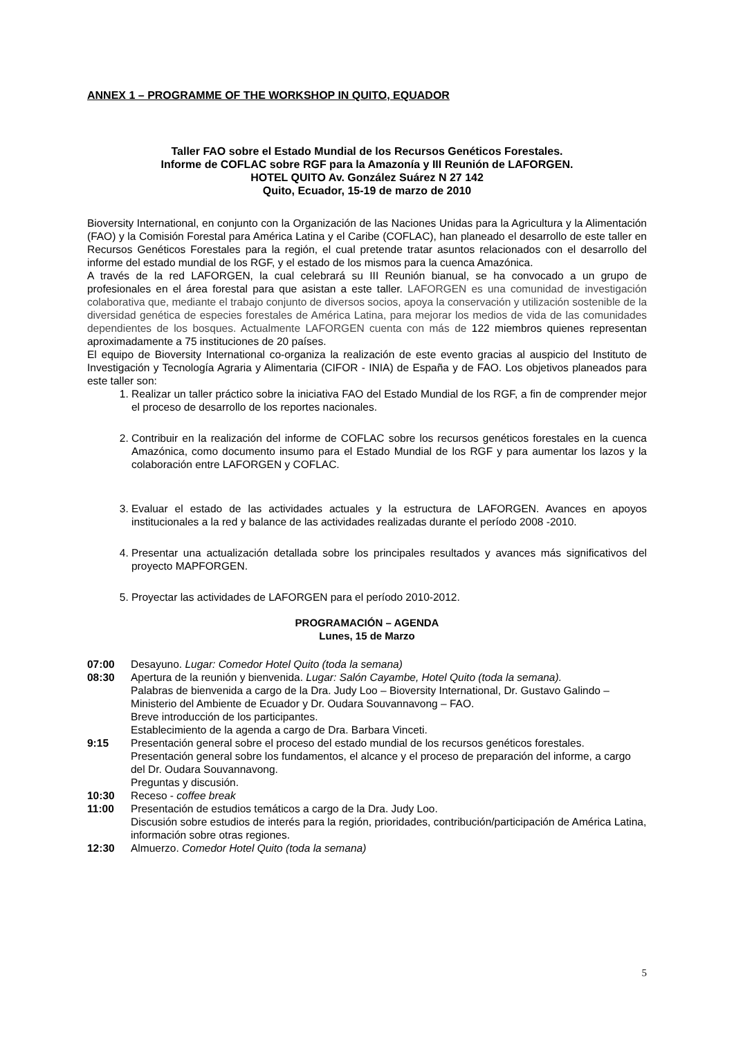ANNEX 1 – PROGRAMME OF THE WORKSHOP IN QUITO, EQUADOR
Taller FAO sobre el Estado Mundial de los Recursos Genéticos Forestales.
Informe de COFLAC sobre RGF para la Amazonía y III Reunión de LAFORGEN.
HOTEL QUITO Av. González Suárez N 27 142
Quito, Ecuador, 15-19 de marzo de 2010
Bioversity International, en conjunto con la Organización de las Naciones Unidas para la Agricultura y la Alimentación (FAO) y la Comisión Forestal para América Latina y el Caribe (COFLAC), han planeado el desarrollo de este taller en Recursos Genéticos Forestales para la región, el cual pretende tratar asuntos relacionados con el desarrollo del informe del estado mundial de los RGF, y el estado de los mismos para la cuenca Amazónica.
A través de la red LAFORGEN, la cual celebrará su III Reunión bianual, se ha convocado a un grupo de profesionales en el área forestal para que asistan a este taller. LAFORGEN es una comunidad de investigación colaborativa que, mediante el trabajo conjunto de diversos socios, apoya la conservación y utilización sostenible de la diversidad genética de especies forestales de América Latina, para mejorar los medios de vida de las comunidades dependientes de los bosques. Actualmente LAFORGEN cuenta con más de 122 miembros quienes representan aproximadamente a 75 instituciones de 20 países.
El equipo de Bioversity International co-organiza la realización de este evento gracias al auspicio del Instituto de Investigación y Tecnología Agraria y Alimentaria (CIFOR - INIA) de España y de FAO. Los objetivos planeados para este taller son:
1. Realizar un taller práctico sobre la iniciativa FAO del Estado Mundial de los RGF, a fin de comprender mejor el proceso de desarrollo de los reportes nacionales.
2. Contribuir en la realización del informe de COFLAC sobre los recursos genéticos forestales en la cuenca Amazónica, como documento insumo para el Estado Mundial de los RGF y para aumentar los lazos y la colaboración entre LAFORGEN y COFLAC.
3. Evaluar el estado de las actividades actuales y la estructura de LAFORGEN. Avances en apoyos institucionales a la red y balance de las actividades realizadas durante el período 2008 -2010.
4. Presentar una actualización detallada sobre los principales resultados y avances más significativos del proyecto MAPFORGEN.
5. Proyectar las actividades de LAFORGEN para el período 2010-2012.
PROGRAMACIÓN – AGENDA
Lunes, 15 de Marzo
07:00 Desayuno. Lugar: Comedor Hotel Quito (toda la semana)
08:30 Apertura de la reunión y bienvenida. Lugar: Salón Cayambe, Hotel Quito (toda la semana).
Palabras de bienvenida a cargo de la Dra. Judy Loo – Bioversity International, Dr. Gustavo Galindo – Ministerio del Ambiente de Ecuador y Dr. Oudara Souvannavong – FAO.
Breve introducción de los participantes.
Establecimiento de la agenda a cargo de Dra. Barbara Vinceti.
9:15 Presentación general sobre el proceso del estado mundial de los recursos genéticos forestales.
Presentación general sobre los fundamentos, el alcance y el proceso de preparación del informe, a cargo del Dr. Oudara Souvannavong.
Preguntas y discusión.
10:30 Receso - coffee break
11:00 Presentación de estudios temáticos a cargo de la Dra. Judy Loo.
Discusión sobre estudios de interés para la región, prioridades, contribución/participación de América Latina, información sobre otras regiones.
12:30 Almuerzo. Comedor Hotel Quito (toda la semana)
5